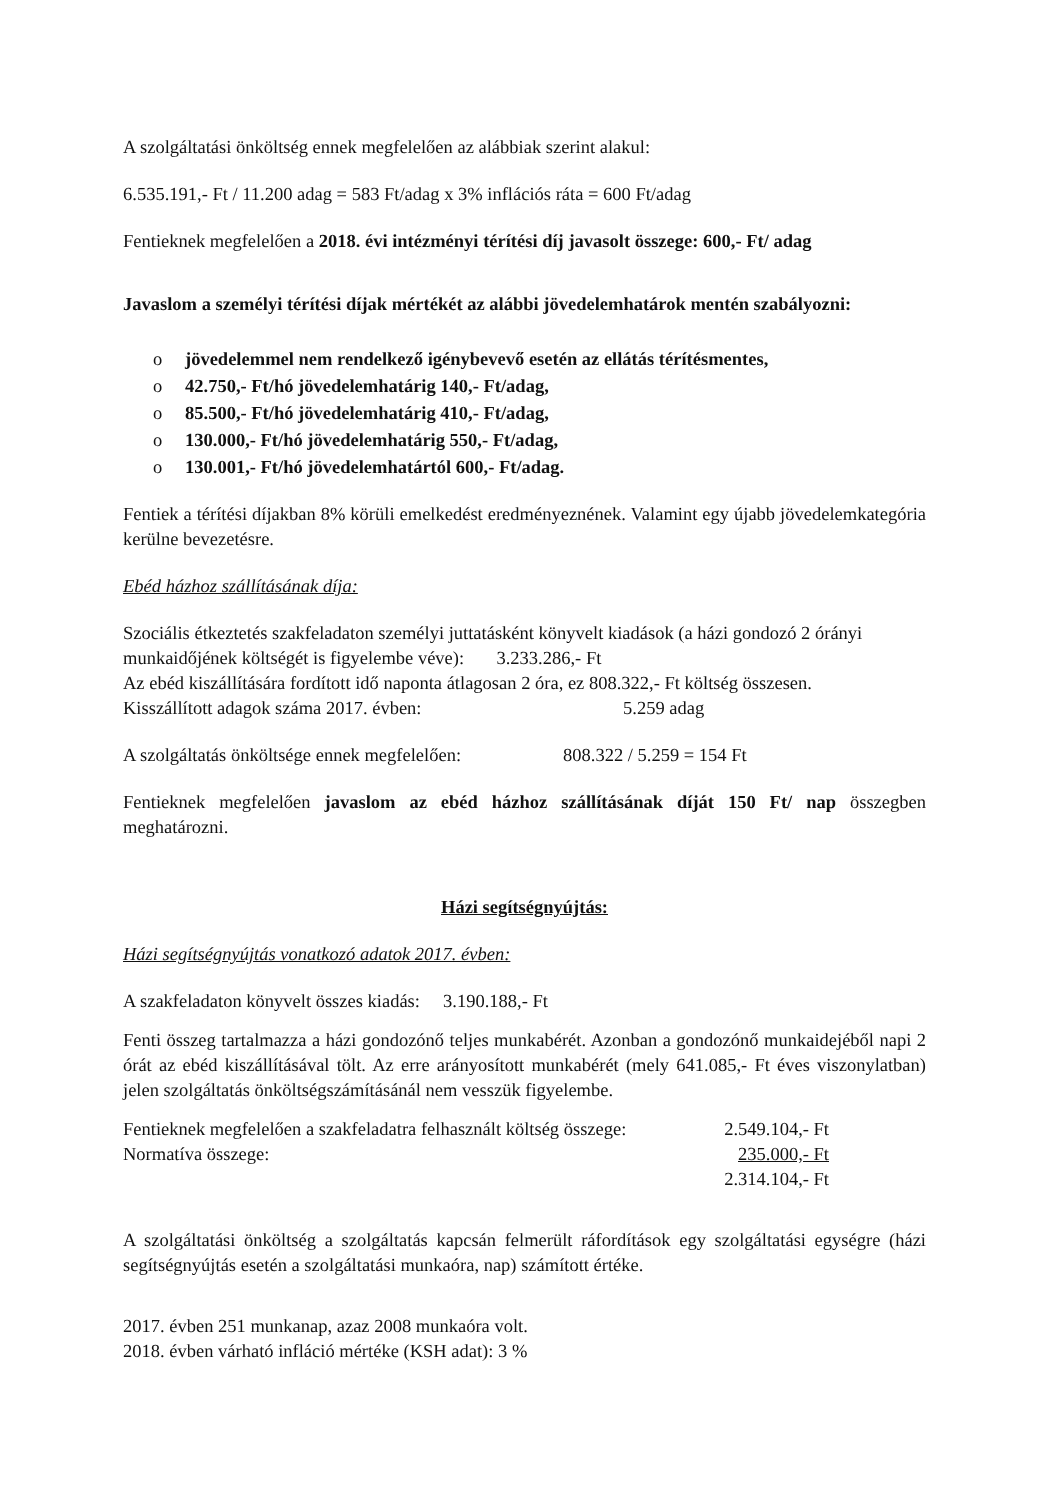A szolgáltatási önköltség ennek megfelelően az alábbiak szerint alakul:
6.535.191,- Ft / 11.200 adag = 583 Ft/adag x 3% inflációs ráta = 600 Ft/adag
Fentieknek megfelelően a 2018. évi intézményi térítési díj javasolt összege: 600,- Ft/ adag
Javaslom a személyi térítési díjak mértékét az alábbi jövedelemhatárok mentén szabályozni:
o jövedelemmel nem rendelkező igénybevevő esetén az ellátás térítésmentes,
o 42.750,- Ft/hó jövedelemhatárig 140,- Ft/adag,
o 85.500,- Ft/hó jövedelemhatárig 410,- Ft/adag,
o 130.000,- Ft/hó jövedelemhatárig 550,- Ft/adag,
o 130.001,- Ft/hó jövedelemhatártól 600,- Ft/adag.
Fentiek a térítési díjakban 8% körüli emelkedést eredményeznének. Valamint egy újabb jövedelemkategória kerülne bevezetésre.
Ebéd házhoz szállításának díja:
Szociális étkeztetés szakfeladaton személyi juttatásként könyvelt kiadások (a házi gondozó 2 órányi munkaidőjének költségét is figyelembe véve): 3.233.286,- Ft
Az ebéd kiszállítására fordított idő naponta átlagosan 2 óra, ez 808.322,- Ft költség összesen.
Kisszállított adagok száma 2017. évben: 5.259 adag
A szolgáltatás önköltsége ennek megfelelően: 808.322 / 5.259 = 154 Ft
Fentieknek megfelelően javaslom az ebéd házhoz szállításának díját 150 Ft/ nap összegben meghatározni.
Házi segítségnyújtás:
Házi segítségnyújtás vonatkozó adatok 2017. évben:
A szakfeladaton könyvelt összes kiadás: 3.190.188,- Ft
Fenti összeg tartalmazza a házi gondozónő teljes munkabérét. Azonban a gondozónő munkaidejéből napi 2 órát az ebéd kiszállításával tölt. Az erre arányosított munkabérét (mely 641.085,- Ft éves viszonylatban) jelen szolgáltatás önköltségszámításánál nem vesszük figyelembe.
Fentieknek megfelelően a szakfeladatra felhasznált költség összege: 2.549.104,- Ft
Normatíva összege: 235.000,- Ft
2.314.104,- Ft
A szolgáltatási önköltség a szolgáltatás kapcsán felmerült ráfordítások egy szolgáltatási egységre (házi segítségnyújtás esetén a szolgáltatási munkaóra, nap) számított értéke.
2017. évben 251 munkanap, azaz 2008 munkaóra volt.
2018. évben várható infláció mértéke (KSH adat): 3 %